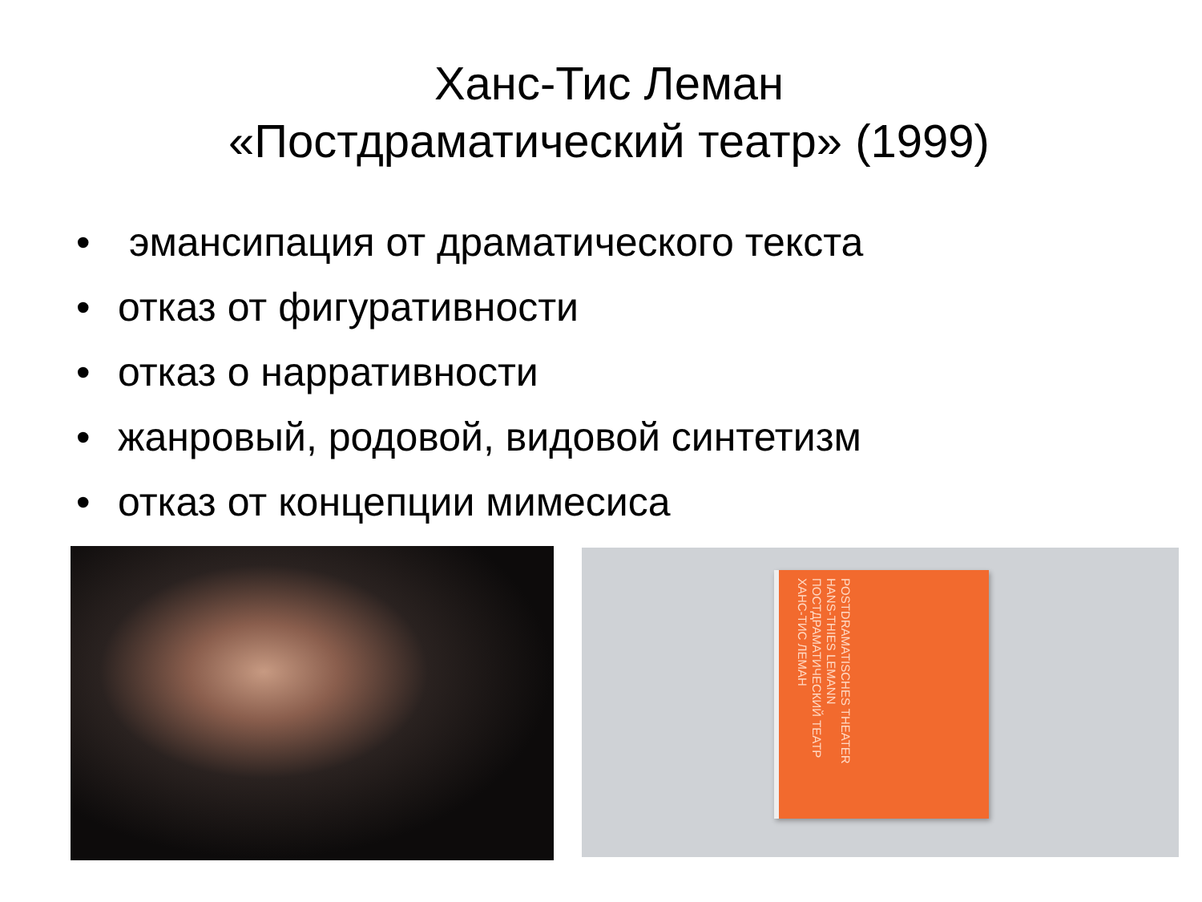Ханс-Тис Леман
«Постдраматический театр» (1999)
• эмансипация от драматического текста
• отказ от фигуративности
• отказ о нарративности
• жанровый, родовой, видовой синтетизм
• отказ от концепции мимесиса
POSTDRAMATISCHES THEATER
HANS-THIES LEMANN
ПОСТДРАМАТИЧЕСКИЙ ТЕАТР
ХАНС-ТИС ЛЕМАН